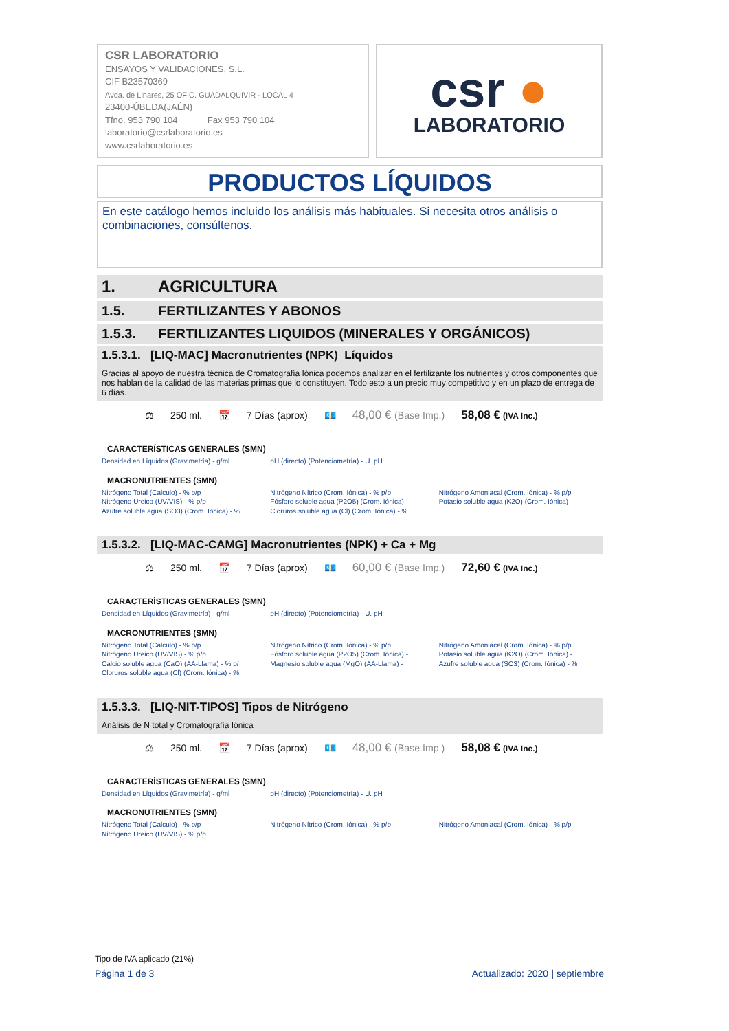CSR LABORATORIO
ENSAYOS Y VALIDACIONES, S.L.
CIF B23570369
Avda. de Linares, 25 OFIC. GUADALQUIVIR - LOCAL 4
23400-ÚBEDA(JAÉN)
Tfno. 953 790 104 Fax 953 790 104
laboratorio@csrlaboratorio.es
www.csrlaboratorio.es
csr ●
LABORATORIO
PRODUCTOS LÍQUIDOS
En este catálogo hemos incluido los análisis más habituales. Si necesita otros análisis o combinaciones, consúltenos.
1. AGRICULTURA
1.5. FERTILIZANTES Y ABONOS
1.5.3. FERTILIZANTES LIQUIDOS (MINERALES Y ORGÁNICOS)
1.5.3.1. [LIQ-MAC] Macronutrientes (NPK) Líquidos
Gracias al apoyo de nuestra técnica de Cromatografía Iónica podemos analizar en el fertilizante los nutrientes y otros componentes que nos hablan de la calidad de las materias primas que lo constituyen. Todo esto a un precio muy competitivo y en un plazo de entrega de 6 días.
⚖ 250 ml. 📅 7 Días (aprox) 💶
48,00 € (Base Imp.)
58,08 € (IVA Inc.)
CARACTERÍSTICAS GENERALES (SMN)
| Densidad en Líquidos (Gravimetría) - g/ml | pH (directo) (Potenciometría) - U. pH | |
MACRONUTRIENTES (SMN)
| Nitrógeno Total (Calculo) - % p/p Nitrógeno Ureico (UV/VIS) - % p/p Azufre soluble agua (SO3) (Crom. Iónica) - % | Nitrógeno Nítrico (Crom. Iónica) - % p/p Fósforo soluble agua (P2O5) (Crom. Iónica) - Cloruros soluble agua (Cl) (Crom. Iónica) - % | Nitrógeno Amoniacal (Crom. Iónica) - % p/p Potasio soluble agua (K2O) (Crom. Iónica) - |
1.5.3.2. [LIQ-MAC-CAMG] Macronutrientes (NPK) + Ca + Mg
⚖ 250 ml. 📅 7 Días (aprox) 💶
60,00 € (Base Imp.)
72,60 € (IVA Inc.)
CARACTERÍSTICAS GENERALES (SMN)
| Densidad en Líquidos (Gravimetría) - g/ml | pH (directo) (Potenciometría) - U. pH | |
MACRONUTRIENTES (SMN)
| Nitrógeno Total (Calculo) - % p/p Nitrógeno Ureico (UV/VIS) - % p/p Calcio soluble agua (CaO) (AA-Llama) - % p/ Cloruros soluble agua (Cl) (Crom. Iónica) - % | Nitrógeno Nítrico (Crom. Iónica) - % p/p Fósforo soluble agua (P2O5) (Crom. Iónica) - Magnesio soluble agua (MgO) (AA-Llama) - | Nitrógeno Amoniacal (Crom. Iónica) - % p/p Potasio soluble agua (K2O) (Crom. Iónica) - Azufre soluble agua (SO3) (Crom. Iónica) - % |
1.5.3.3. [LIQ-NIT-TIPOS] Tipos de Nitrógeno
Análisis de N total y Cromatografía Iónica
⚖ 250 ml. 📅 7 Días (aprox) 💶
48,00 € (Base Imp.)
58,08 € (IVA Inc.)
CARACTERÍSTICAS GENERALES (SMN)
| Densidad en Líquidos (Gravimetría) - g/ml | pH (directo) (Potenciometría) - U. pH | |
MACRONUTRIENTES (SMN)
| Nitrógeno Total (Calculo) - % p/p Nitrógeno Ureico (UV/VIS) - % p/p | Nitrógeno Nítrico (Crom. Iónica) - % p/p | Nitrógeno Amoniacal (Crom. Iónica) - % p/p |
Tipo de IVA aplicado (21%)
Página 1 de 3 Actualizado: 2020 | septiembre